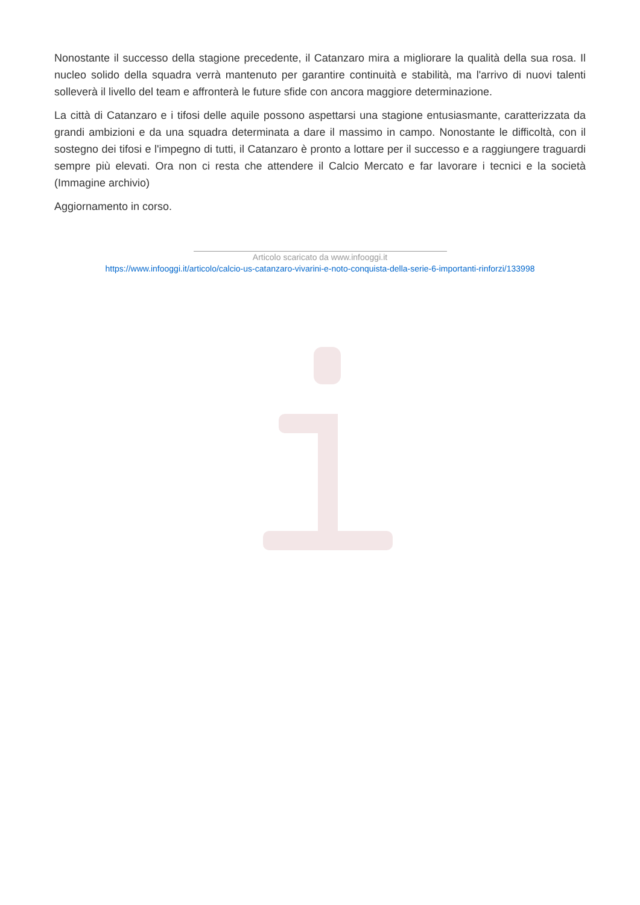Nonostante il successo della stagione precedente, il Catanzaro mira a migliorare la qualità della sua rosa. Il nucleo solido della squadra verrà mantenuto per garantire continuità e stabilità, ma l'arrivo di nuovi talenti solleverà il livello del team e affronterà le future sfide con ancora maggiore determinazione.
La città di Catanzaro e i tifosi delle aquile possono aspettarsi una stagione entusiasmante, caratterizzata da grandi ambizioni e da una squadra determinata a dare il massimo in campo. Nonostante le difficoltà, con il sostegno dei tifosi e l'impegno di tutti, il Catanzaro è pronto a lottare per il successo e a raggiungere traguardi sempre più elevati. Ora non ci resta che attendere il Calcio Mercato e far lavorare i tecnici e la società (Immagine archivio)
Aggiornamento in corso.
Articolo scaricato da www.infooggi.it
https://www.infooggi.it/articolo/calcio-us-catanzaro-vivarini-e-noto-conquista-della-serie-6-importanti-rinforzi/133998